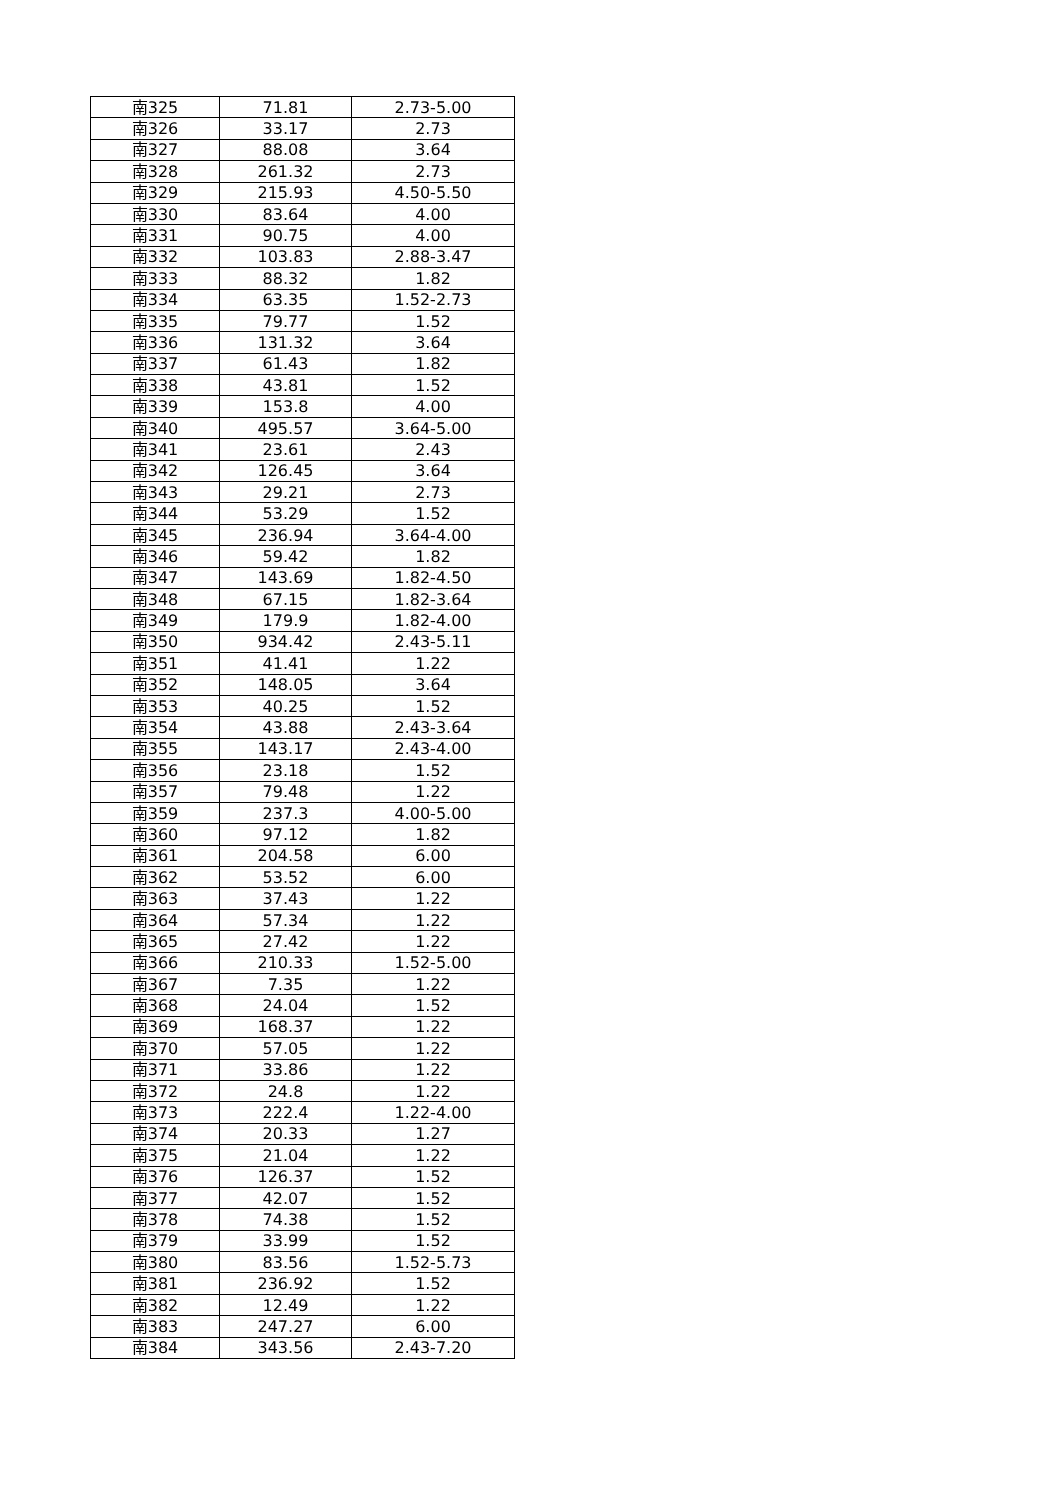| 南325 | 71.81 | 2.73-5.00 |
| 南326 | 33.17 | 2.73 |
| 南327 | 88.08 | 3.64 |
| 南328 | 261.32 | 2.73 |
| 南329 | 215.93 | 4.50-5.50 |
| 南330 | 83.64 | 4.00 |
| 南331 | 90.75 | 4.00 |
| 南332 | 103.83 | 2.88-3.47 |
| 南333 | 88.32 | 1.82 |
| 南334 | 63.35 | 1.52-2.73 |
| 南335 | 79.77 | 1.52 |
| 南336 | 131.32 | 3.64 |
| 南337 | 61.43 | 1.82 |
| 南338 | 43.81 | 1.52 |
| 南339 | 153.8 | 4.00 |
| 南340 | 495.57 | 3.64-5.00 |
| 南341 | 23.61 | 2.43 |
| 南342 | 126.45 | 3.64 |
| 南343 | 29.21 | 2.73 |
| 南344 | 53.29 | 1.52 |
| 南345 | 236.94 | 3.64-4.00 |
| 南346 | 59.42 | 1.82 |
| 南347 | 143.69 | 1.82-4.50 |
| 南348 | 67.15 | 1.82-3.64 |
| 南349 | 179.9 | 1.82-4.00 |
| 南350 | 934.42 | 2.43-5.11 |
| 南351 | 41.41 | 1.22 |
| 南352 | 148.05 | 3.64 |
| 南353 | 40.25 | 1.52 |
| 南354 | 43.88 | 2.43-3.64 |
| 南355 | 143.17 | 2.43-4.00 |
| 南356 | 23.18 | 1.52 |
| 南357 | 79.48 | 1.22 |
| 南359 | 237.3 | 4.00-5.00 |
| 南360 | 97.12 | 1.82 |
| 南361 | 204.58 | 6.00 |
| 南362 | 53.52 | 6.00 |
| 南363 | 37.43 | 1.22 |
| 南364 | 57.34 | 1.22 |
| 南365 | 27.42 | 1.22 |
| 南366 | 210.33 | 1.52-5.00 |
| 南367 | 7.35 | 1.22 |
| 南368 | 24.04 | 1.52 |
| 南369 | 168.37 | 1.22 |
| 南370 | 57.05 | 1.22 |
| 南371 | 33.86 | 1.22 |
| 南372 | 24.8 | 1.22 |
| 南373 | 222.4 | 1.22-4.00 |
| 南374 | 20.33 | 1.27 |
| 南375 | 21.04 | 1.22 |
| 南376 | 126.37 | 1.52 |
| 南377 | 42.07 | 1.52 |
| 南378 | 74.38 | 1.52 |
| 南379 | 33.99 | 1.52 |
| 南380 | 83.56 | 1.52-5.73 |
| 南381 | 236.92 | 1.52 |
| 南382 | 12.49 | 1.22 |
| 南383 | 247.27 | 6.00 |
| 南384 | 343.56 | 2.43-7.20 |